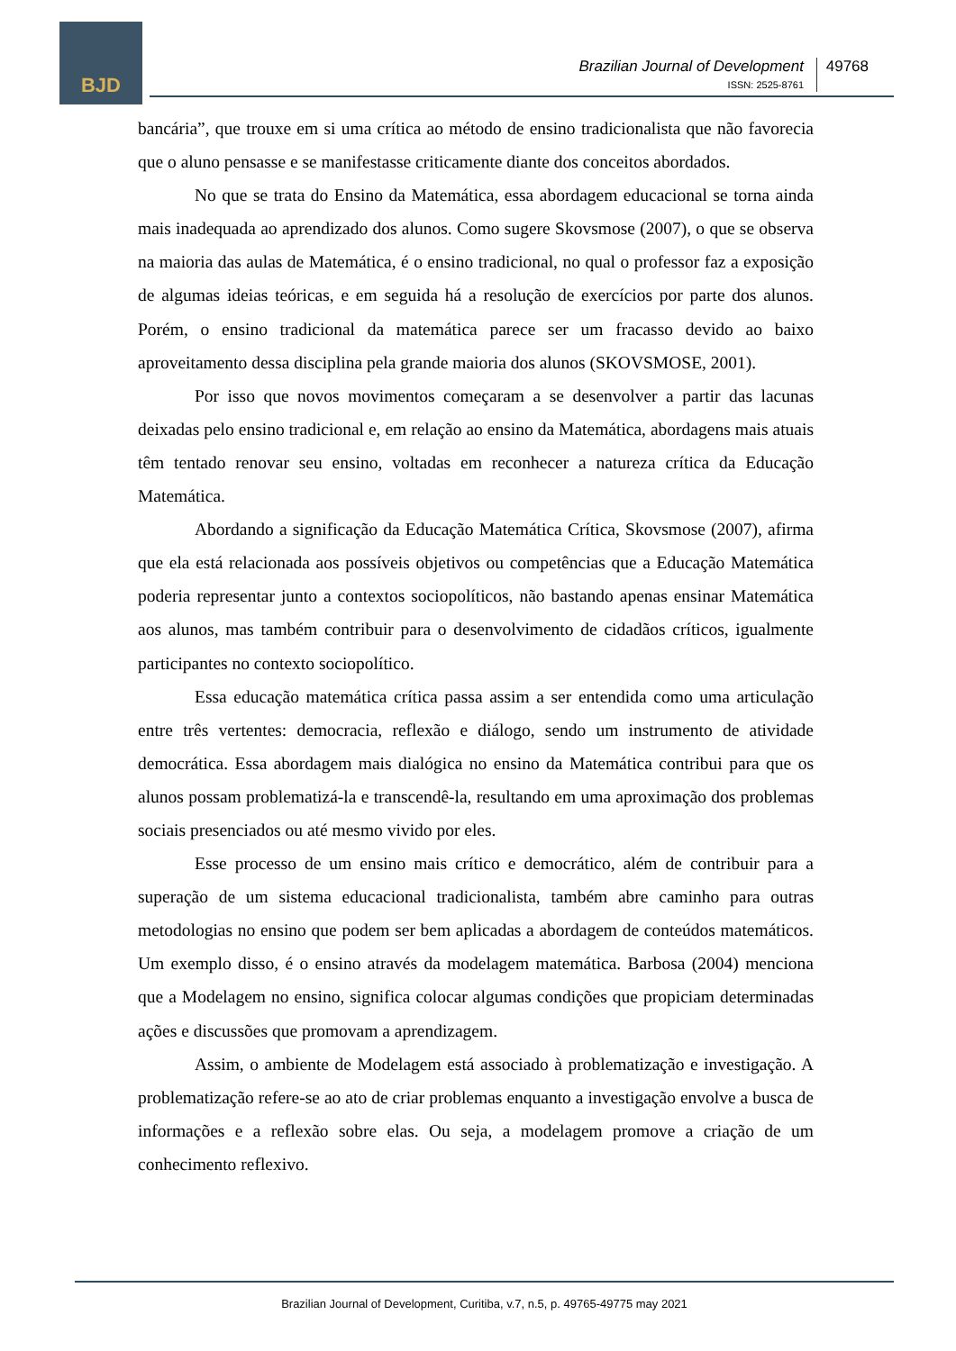BJD
Brazilian Journal of Development
ISSN: 2525-8761
49768
bancária”, que trouxe em si uma crítica ao método de ensino tradicionalista que não favorecia que o aluno pensasse e se manifestasse criticamente diante dos conceitos abordados.
No que se trata do Ensino da Matemática, essa abordagem educacional se torna ainda mais inadequada ao aprendizado dos alunos. Como sugere Skovsmose (2007), o que se observa na maioria das aulas de Matemática, é o ensino tradicional, no qual o professor faz a exposição de algumas ideias teóricas, e em seguida há a resolução de exercícios por parte dos alunos. Porém, o ensino tradicional da matemática parece ser um fracasso devido ao baixo aproveitamento dessa disciplina pela grande maioria dos alunos (SKOVSMOSE, 2001).
Por isso que novos movimentos começaram a se desenvolver a partir das lacunas deixadas pelo ensino tradicional e, em relação ao ensino da Matemática, abordagens mais atuais têm tentado renovar seu ensino, voltadas em reconhecer a natureza crítica da Educação Matemática.
Abordando a significação da Educação Matemática Crítica, Skovsmose (2007), afirma que ela está relacionada aos possíveis objetivos ou competências que a Educação Matemática poderia representar junto a contextos sociopolíticos, não bastando apenas ensinar Matemática aos alunos, mas também contribuir para o desenvolvimento de cidadãos críticos, igualmente participantes no contexto sociopolítico.
Essa educação matemática crítica passa assim a ser entendida como uma articulação entre três vertentes: democracia, reflexão e diálogo, sendo um instrumento de atividade democrática. Essa abordagem mais dialógica no ensino da Matemática contribui para que os alunos possam problematizá-la e transcendê-la, resultando em uma aproximação dos problemas sociais presenciados ou até mesmo vivido por eles.
Esse processo de um ensino mais crítico e democrático, além de contribuir para a superação de um sistema educacional tradicionalista, também abre caminho para outras metodologias no ensino que podem ser bem aplicadas a abordagem de conteúdos matemáticos. Um exemplo disso, é o ensino através da modelagem matemática. Barbosa (2004) menciona que a Modelagem no ensino, significa colocar algumas condições que propiciam determinadas ações e discussões que promovam a aprendizagem.
Assim, o ambiente de Modelagem está associado à problematização e investigação. A problematização refere-se ao ato de criar problemas enquanto a investigação envolve a busca de informações e a reflexão sobre elas. Ou seja, a modelagem promove a criação de um conhecimento reflexivo.
Brazilian Journal of Development, Curitiba, v.7, n.5, p. 49765-49775 may 2021